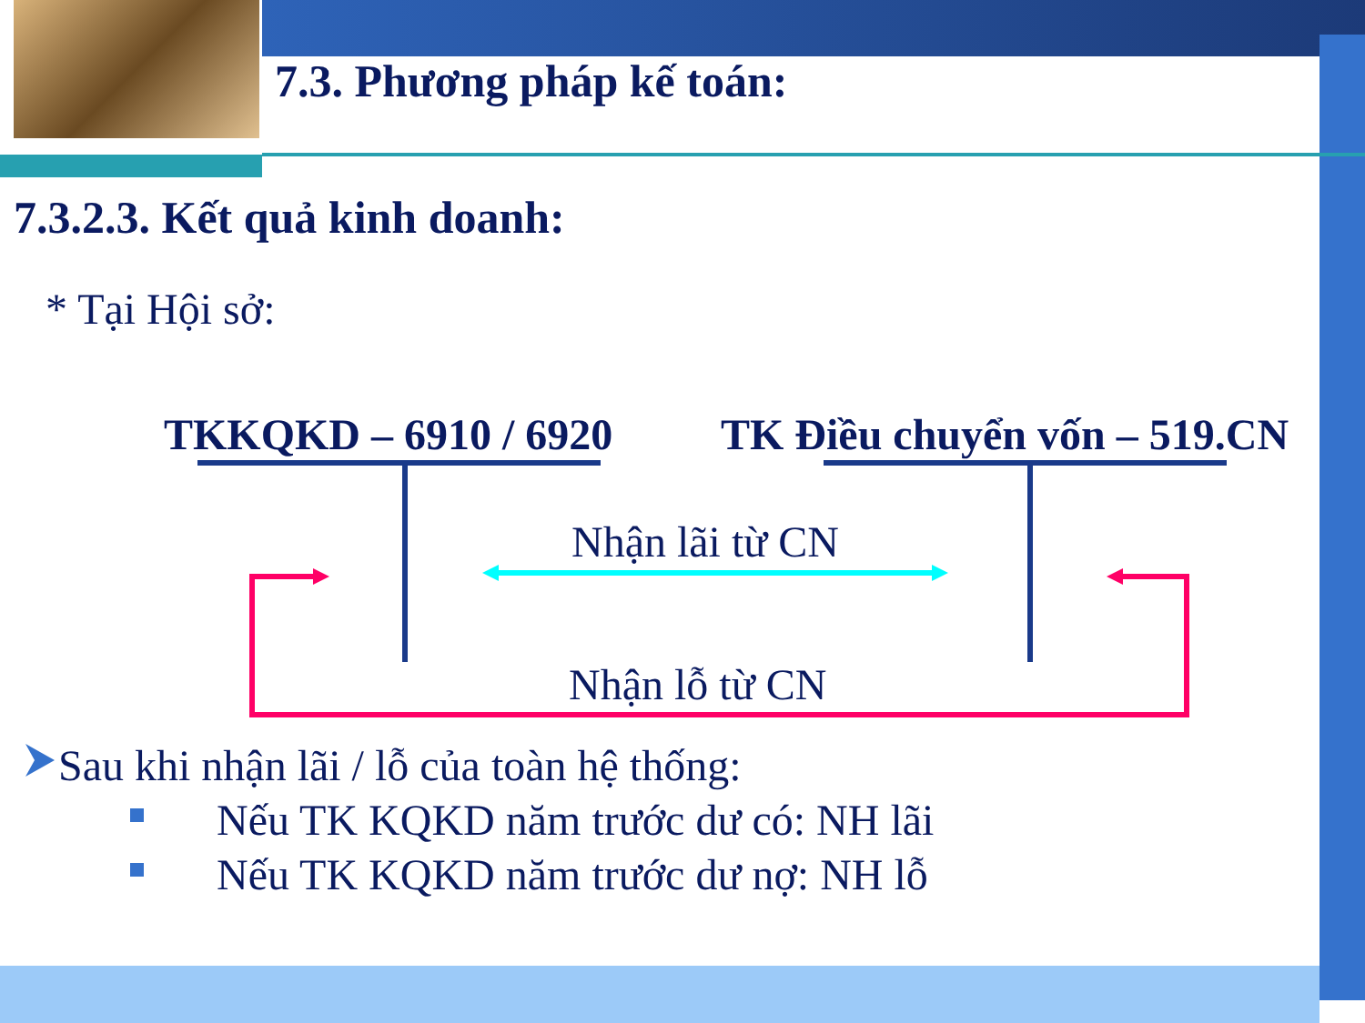7.3. Phương pháp kế toán:
7.3.2.3. Kết quả kinh doanh:
* Tại Hội sở:
TKKQKD – 6910 / 6920 TK Điều chuyển vốn – 519.CN
Nhận lãi từ CN
Nhận lỗ từ CN
Sau khi nhận lãi / lỗ của toàn hệ thống:
Nếu TK KQKD năm trước dư có: NH lãi
Nếu TK KQKD năm trước dư nợ: NH lỗ